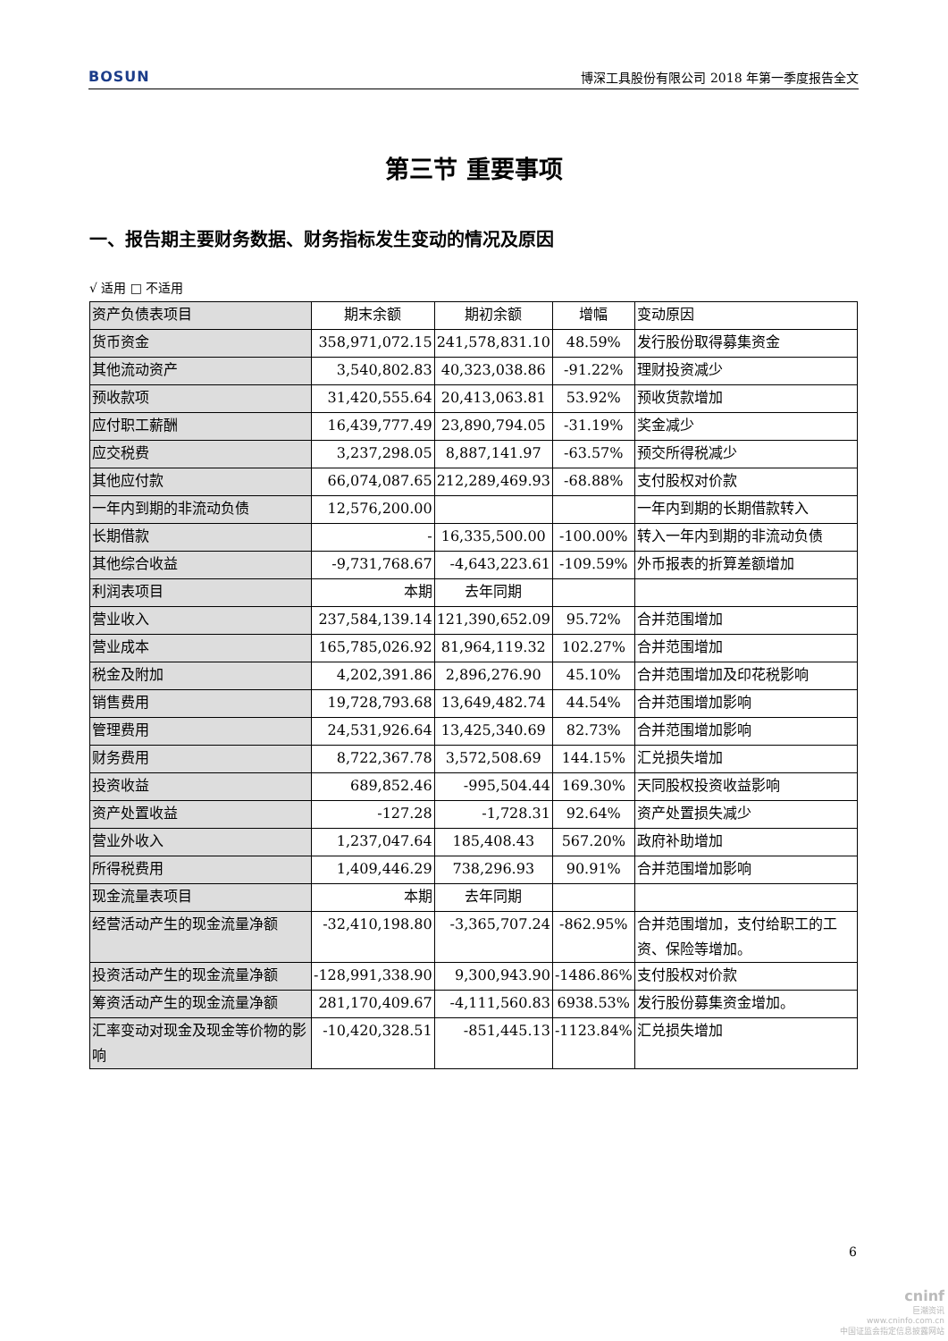BOSUN 博深工具股份有限公司 2018 年第一季度报告全文
第三节 重要事项
一、报告期主要财务数据、财务指标发生变动的情况及原因
√ 适用 □ 不适用
| 资产负债表项目 | 期末余额 | 期初余额 | 增幅 | 变动原因 |
| 货币资金 | 358,971,072.15 | 241,578,831.10 | 48.59% | 发行股份取得募集资金 |
| 其他流动资产 | 3,540,802.83 | 40,323,038.86 | -91.22% | 理财投资减少 |
| 预收款项 | 31,420,555.64 | 20,413,063.81 | 53.92% | 预收货款增加 |
| 应付职工薪酬 | 16,439,777.49 | 23,890,794.05 | -31.19% | 奖金减少 |
| 应交税费 | 3,237,298.05 | 8,887,141.97 | -63.57% | 预交所得税减少 |
| 其他应付款 | 66,074,087.65 | 212,289,469.93 | -68.88% | 支付股权对价款 |
| 一年内到期的非流动负债 | 12,576,200.00 | | | 一年内到期的长期借款转入 |
| 长期借款 | - | 16,335,500.00 | -100.00% | 转入一年内到期的非流动负债 |
| 其他综合收益 | -9,731,768.67 | -4,643,223.61 | -109.59% | 外币报表的折算差额增加 |
| 利润表项目 | 本期 | 去年同期 | | |
| 营业收入 | 237,584,139.14 | 121,390,652.09 | 95.72% | 合并范围增加 |
| 营业成本 | 165,785,026.92 | 81,964,119.32 | 102.27% | 合并范围增加 |
| 税金及附加 | 4,202,391.86 | 2,896,276.90 | 45.10% | 合并范围增加及印花税影响 |
| 销售费用 | 19,728,793.68 | 13,649,482.74 | 44.54% | 合并范围增加影响 |
| 管理费用 | 24,531,926.64 | 13,425,340.69 | 82.73% | 合并范围增加影响 |
| 财务费用 | 8,722,367.78 | 3,572,508.69 | 144.15% | 汇兑损失增加 |
| 投资收益 | 689,852.46 | -995,504.44 | 169.30% | 天同股权投资收益影响 |
| 资产处置收益 | -127.28 | -1,728.31 | 92.64% | 资产处置损失减少 |
| 营业外收入 | 1,237,047.64 | 185,408.43 | 567.20% | 政府补助增加 |
| 所得税费用 | 1,409,446.29 | 738,296.93 | 90.91% | 合并范围增加影响 |
| 现金流量表项目 | 本期 | 去年同期 | | |
| 经营活动产生的现金流量净额 | -32,410,198.80 | -3,365,707.24 | -862.95% | 合并范围增加，支付给职工的工资、保险等增加。 |
| 投资活动产生的现金流量净额 | -128,991,338.90 | 9,300,943.90 | -1486.86% | 支付股权对价款 |
| 筹资活动产生的现金流量净额 | 281,170,409.67 | -4,111,560.83 | 6938.53% | 发行股份募集资金增加。 |
| 汇率变动对现金及现金等价物的影响 | -10,420,328.51 | -851,445.13 | -1123.84% | 汇兑损失增加 |
6
cninf
巨潮资讯
www.cninfo.com.cn
中国证监会指定信息披露网站